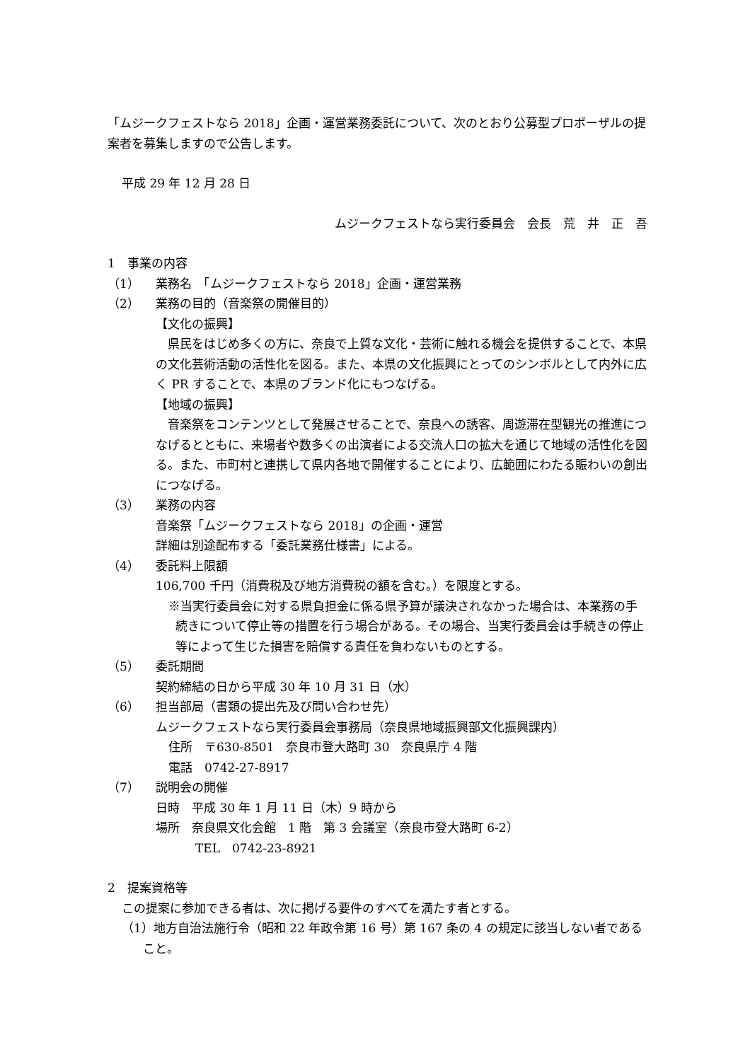「ムジークフェストなら 2018」企画・運営業務委託について、次のとおり公募型プロポーザルの提案者を募集しますので公告します。
平成 29 年 12 月 28 日
ムジークフェストなら実行委員会　会長　荒　井　正　吾
1　事業の内容
（1） 業務名　「ムジークフェストなら 2018」企画・運営業務
（2） 業務の目的（音楽祭の開催目的）
【文化の振興】
　県民をはじめ多くの方に、奈良で上質な文化・芸術に触れる機会を提供することで、本県の文化芸術活動の活性化を図る。また、本県の文化振興にとってのシンボルとして内外に広く PR することで、本県のブランド化にもつなげる。
【地域の振興】
　音楽祭をコンテンツとして発展させることで、奈良への誘客、周遊滞在型観光の推進につなげるとともに、来場者や数多くの出演者による交流人口の拡大を通じて地域の活性化を図る。また、市町村と連携して県内各地で開催することにより、広範囲にわたる賑わいの創出につなげる。
（3） 業務の内容
音楽祭「ムジークフェストなら 2018」の企画・運営
詳細は別途配布する「委託業務仕様書」による。
（4） 委託料上限額
106,700 千円（消費税及び地方消費税の額を含む。）を限度とする。
※当実行委員会に対する県負担金に係る県予算が議決されなかった場合は、本業務の手続きについて停止等の措置を行う場合がある。その場合、当実行委員会は手続きの停止等によって生じた損害を賠償する責任を負わないものとする。
（5） 委託期間
契約締結の日から平成 30 年 10 月 31 日（水）
（6） 担当部局（書類の提出先及び問い合わせ先）
ムジークフェストなら実行委員会事務局（奈良県地域振興部文化振興課内）
住所　〒630-8501　奈良市登大路町 30　奈良県庁 4 階
電話　0742-27-8917
（7） 説明会の開催
日時　平成 30 年 1 月 11 日（木）9 時から
場所　奈良県文化会館　1 階　第 3 会議室（奈良市登大路町 6-2）
TEL　0742-23-8921
2　提案資格等
この提案に参加できる者は、次に掲げる要件のすべてを満たす者とする。
（1）地方自治法施行令（昭和 22 年政令第 16 号）第 167 条の 4 の規定に該当しない者であること。